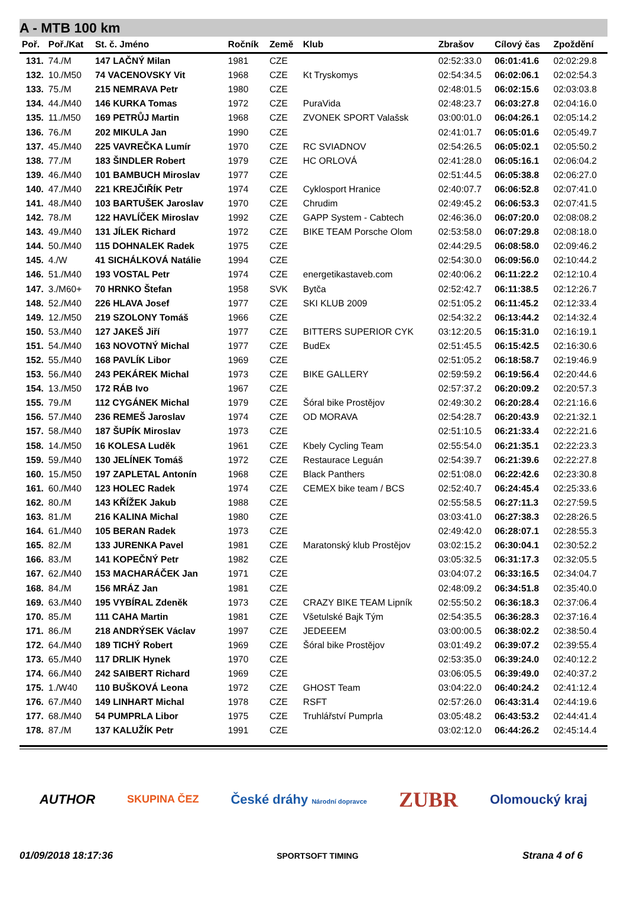A - MTB 100 km
| Poř. | Poř./Kat | St. č. Jméno | Ročník | Země | Klub | Zbrašov | Cílový čas | Zpoždění |
| --- | --- | --- | --- | --- | --- | --- | --- | --- |
| 131. | 74./M | 147 LAČNÝ Milan | 1981 | CZE | | 02:52:33.0 | 06:01:41.6 | 02:02:29.8 |
| 132. | 10./M50 | 74 VACENOVSKY Vit | 1968 | CZE | Kt Tryskomys | 02:54:34.5 | 06:02:06.1 | 02:02:54.3 |
| 133. | 75./M | 215 NEMRAVA Petr | 1980 | CZE | | 02:48:01.5 | 06:02:15.6 | 02:03:03.8 |
| 134. | 44./M40 | 146 KURKA Tomas | 1972 | CZE | PuraVida | 02:48:23.7 | 06:03:27.8 | 02:04:16.0 |
| 135. | 11./M50 | 169 PETRŮJ Martin | 1968 | CZE | ZVONEK SPORT Valašsk | 03:00:01.0 | 06:04:26.1 | 02:05:14.2 |
| 136. | 76./M | 202 MIKULA Jan | 1990 | CZE | | 02:41:01.7 | 06:05:01.6 | 02:05:49.7 |
| 137. | 45./M40 | 225 VAVREČKA Lumír | 1970 | CZE | RC SVIADNOV | 02:54:26.5 | 06:05:02.1 | 02:05:50.2 |
| 138. | 77./M | 183 ŠINDLER Robert | 1979 | CZE | HC ORLOVÁ | 02:41:28.0 | 06:05:16.1 | 02:06:04.2 |
| 139. | 46./M40 | 101 BAMBUCH Miroslav | 1977 | CZE | | 02:51:44.5 | 06:05:38.8 | 02:06:27.0 |
| 140. | 47./M40 | 221 KREJČIŘÍK Petr | 1974 | CZE | Cyklosport Hranice | 02:40:07.7 | 06:06:52.8 | 02:07:41.0 |
| 141. | 48./M40 | 103 BARTUŠEK Jaroslav | 1970 | CZE | Chrudim | 02:49:45.2 | 06:06:53.3 | 02:07:41.5 |
| 142. | 78./M | 122 HAVLÍČEK Miroslav | 1992 | CZE | GAPP System - Cabtech | 02:46:36.0 | 06:07:20.0 | 02:08:08.2 |
| 143. | 49./M40 | 131 JÍLEK Richard | 1972 | CZE | BIKE TEAM Porsche Olom | 02:53:58.0 | 06:07:29.8 | 02:08:18.0 |
| 144. | 50./M40 | 115 DOHNALEK Radek | 1975 | CZE | | 02:44:29.5 | 06:08:58.0 | 02:09:46.2 |
| 145. | 4./W | 41 SICHÁLKOVÁ Natálie | 1994 | CZE | | 02:54:30.0 | 06:09:56.0 | 02:10:44.2 |
| 146. | 51./M40 | 193 VOSTAL Petr | 1974 | CZE | energetikastaveb.com | 02:40:06.2 | 06:11:22.2 | 02:12:10.4 |
| 147. | 3./M60+ | 70 HRNKO Štefan | 1958 | SVK | Bytča | 02:52:42.7 | 06:11:38.5 | 02:12:26.7 |
| 148. | 52./M40 | 226 HLAVA Josef | 1977 | CZE | SKI KLUB 2009 | 02:51:05.2 | 06:11:45.2 | 02:12:33.4 |
| 149. | 12./M50 | 219 SZOLONY Tomáš | 1966 | CZE | | 02:54:32.2 | 06:13:44.2 | 02:14:32.4 |
| 150. | 53./M40 | 127 JAKEŠ Jiří | 1977 | CZE | BITTERS SUPERIOR CYK | 03:12:20.5 | 06:15:31.0 | 02:16:19.1 |
| 151. | 54./M40 | 163 NOVOTNÝ Michal | 1977 | CZE | BudEx | 02:51:45.5 | 06:15:42.5 | 02:16:30.6 |
| 152. | 55./M40 | 168 PAVLÍK Libor | 1969 | CZE | | 02:51:05.2 | 06:18:58.7 | 02:19:46.9 |
| 153. | 56./M40 | 243 PEKÁREK Michal | 1973 | CZE | BIKE GALLERY | 02:59:59.2 | 06:19:56.4 | 02:20:44.6 |
| 154. | 13./M50 | 172 RÁB Ivo | 1967 | CZE | | 02:57:37.2 | 06:20:09.2 | 02:20:57.3 |
| 155. | 79./M | 112 CYGÁNEK Michal | 1979 | CZE | Šóral bike Prostějov | 02:49:30.2 | 06:20:28.4 | 02:21:16.6 |
| 156. | 57./M40 | 236 REMEŠ Jaroslav | 1974 | CZE | OD MORAVA | 02:54:28.7 | 06:20:43.9 | 02:21:32.1 |
| 157. | 58./M40 | 187 ŠUPÍK Miroslav | 1973 | CZE | | 02:51:10.5 | 06:21:33.4 | 02:22:21.6 |
| 158. | 14./M50 | 16 KOLESA Luděk | 1961 | CZE | Kbely Cycling Team | 02:55:54.0 | 06:21:35.1 | 02:22:23.3 |
| 159. | 59./M40 | 130 JELÍNEK Tomáš | 1972 | CZE | Restaurace Leguán | 02:54:39.7 | 06:21:39.6 | 02:22:27.8 |
| 160. | 15./M50 | 197 ZAPLETAL Antonín | 1968 | CZE | Black Panthers | 02:51:08.0 | 06:22:42.6 | 02:23:30.8 |
| 161. | 60./M40 | 123 HOLEC Radek | 1974 | CZE | CEMEX bike team / BCS | 02:52:40.7 | 06:24:45.4 | 02:25:33.6 |
| 162. | 80./M | 143 KŘÍŽEK Jakub | 1988 | CZE | | 02:55:58.5 | 06:27:11.3 | 02:27:59.5 |
| 163. | 81./M | 216 KALINA Michal | 1980 | CZE | | 03:03:41.0 | 06:27:38.3 | 02:28:26.5 |
| 164. | 61./M40 | 105 BERAN Radek | 1973 | CZE | | 02:49:42.0 | 06:28:07.1 | 02:28:55.3 |
| 165. | 82./M | 133 JURENKA Pavel | 1981 | CZE | Maratonský klub Prostějov | 03:02:15.2 | 06:30:04.1 | 02:30:52.2 |
| 166. | 83./M | 141 KOPEČNÝ Petr | 1982 | CZE | | 03:05:32.5 | 06:31:17.3 | 02:32:05.5 |
| 167. | 62./M40 | 153 MACHARÁČEK Jan | 1971 | CZE | | 03:04:07.2 | 06:33:16.5 | 02:34:04.7 |
| 168. | 84./M | 156 MRÁZ Jan | 1981 | CZE | | 02:48:09.2 | 06:34:51.8 | 02:35:40.0 |
| 169. | 63./M40 | 195 VYBÍRAL Zdeněk | 1973 | CZE | CRAZY BIKE TEAM Lipník | 02:55:50.2 | 06:36:18.3 | 02:37:06.4 |
| 170. | 85./M | 111 CAHA Martin | 1981 | CZE | Všetulské Bajk Tým | 02:54:35.5 | 06:36:28.3 | 02:37:16.4 |
| 171. | 86./M | 218 ANDRÝSEK Václav | 1997 | CZE | JEDEEEM | 03:00:00.5 | 06:38:02.2 | 02:38:50.4 |
| 172. | 64./M40 | 189 TICHÝ Robert | 1969 | CZE | Šóral bike Prostějov | 03:01:49.2 | 06:39:07.2 | 02:39:55.4 |
| 173. | 65./M40 | 117 DRLIK Hynek | 1970 | CZE | | 02:53:35.0 | 06:39:24.0 | 02:40:12.2 |
| 174. | 66./M40 | 242 SAIBERT Richard | 1969 | CZE | | 03:06:05.5 | 06:39:49.0 | 02:40:37.2 |
| 175. | 1./W40 | 110 BUŠKOVÁ Leona | 1972 | CZE | GHOST Team | 03:04:22.0 | 06:40:24.2 | 02:41:12.4 |
| 176. | 67./M40 | 149 LINHART Michal | 1978 | CZE | RSFT | 02:57:26.0 | 06:43:31.4 | 02:44:19.6 |
| 177. | 68./M40 | 54 PUMPRLA Libor | 1975 | CZE | Truhlářství Pumprla | 03:05:48.2 | 06:43:53.2 | 02:44:41.4 |
| 178. | 87./M | 137 KALUŽÍK Petr | 1991 | CZE | | 03:02:12.0 | 06:44:26.2 | 02:45:14.4 |
AUTHOR SKUPINA ČEZ České dráhy Národní dopravce ZUBR Olomoucký kraj
01/09/2018 18:17:36 SPORTSOFT TIMING Strana 4 of 6